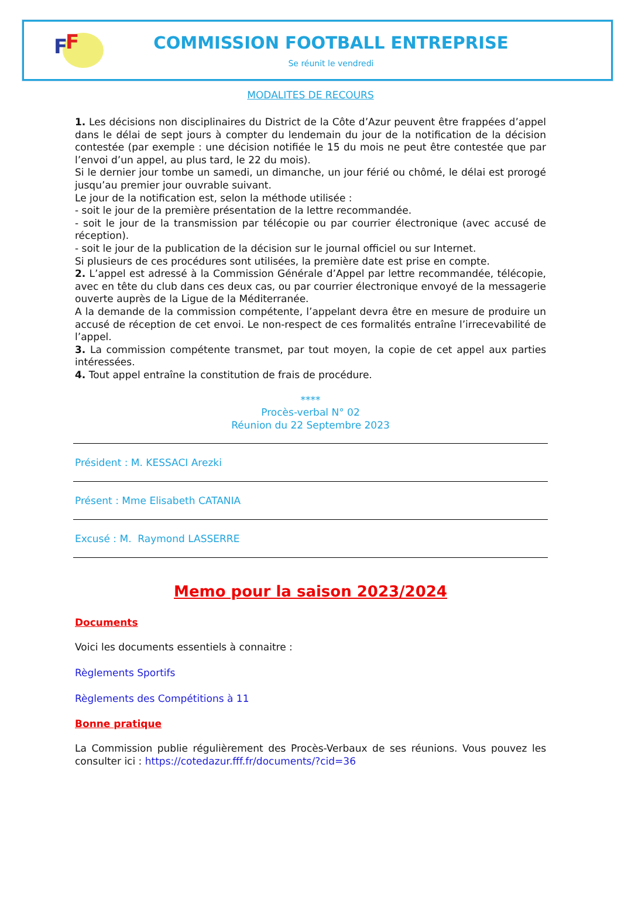F F
COMMISSION FOOTBALL ENTREPRISE
Se réunit le vendredi
MODALITES DE RECOURS
1. Les décisions non disciplinaires du District de la Côte d’Azur peuvent être frappées d’appel dans le délai de sept jours à compter du lendemain du jour de la notification de la décision contestée (par exemple : une décision notifiée le 15 du mois ne peut être contestée que par l’envoi d’un appel, au plus tard, le 22 du mois).
Si le dernier jour tombe un samedi, un dimanche, un jour férié ou chômé, le délai est prorogé jusqu’au premier jour ouvrable suivant.
Le jour de la notification est, selon la méthode utilisée :
- soit le jour de la première présentation de la lettre recommandée.
- soit le jour de la transmission par télécopie ou par courrier électronique (avec accusé de réception).
- soit le jour de la publication de la décision sur le journal officiel ou sur Internet.
Si plusieurs de ces procédures sont utilisées, la première date est prise en compte.
2. L’appel est adressé à la Commission Générale d’Appel par lettre recommandée, télécopie, avec en tête du club dans ces deux cas, ou par courrier électronique envoyé de la messagerie ouverte auprès de la Ligue de la Méditerranée.
A la demande de la commission compétente, l’appelant devra être en mesure de produire un accusé de réception de cet envoi. Le non-respect de ces formalités entraîne l’irrecevabilité de l’appel.
3. La commission compétente transmet, par tout moyen, la copie de cet appel aux parties intéressées.
4. Tout appel entraîne la constitution de frais de procédure.
****
Procès-verbal N° 02
Réunion du 22 Septembre 2023
Président : M. KESSACI Arezki
Présent : Mme Elisabeth CATANIA
Excusé : M. Raymond LASSERRE
Memo pour la saison 2023/2024
Documents
Voici les documents essentiels à connaitre :
Règlements Sportifs
Règlements des Compétitions à 11
Bonne pratique
La Commission publie régulièrement des Procès-Verbaux de ses réunions. Vous pouvez les consulter ici : https://cotedazur.fff.fr/documents/?cid=36